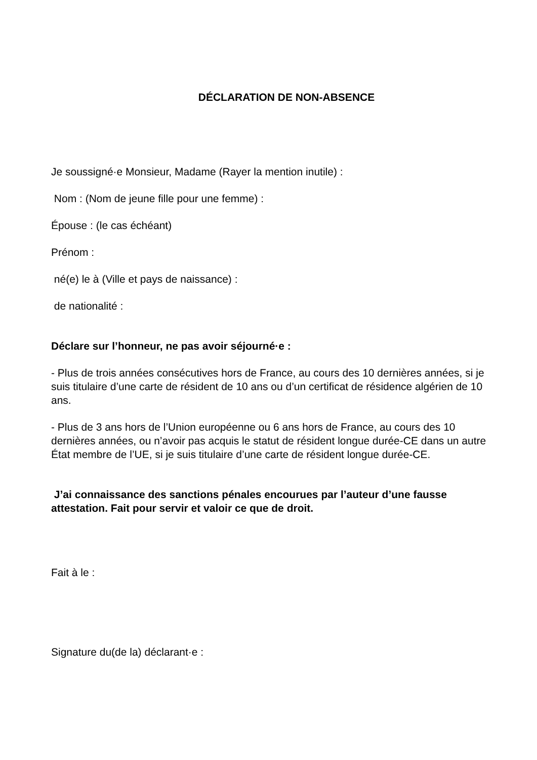DÉCLARATION DE NON-ABSENCE
Je soussigné·e Monsieur, Madame (Rayer la mention inutile) :
Nom : (Nom de jeune fille pour une femme) :
Épouse : (le cas échéant)
Prénom :
né(e) le à (Ville et pays de naissance) :
de nationalité :
Déclare sur l’honneur, ne pas avoir séjourné·e :
- Plus de trois années consécutives hors de France, au cours des 10 dernières années, si je suis titulaire d’une carte de résident de 10 ans ou d’un certificat de résidence algérien de 10 ans.
- Plus de 3 ans hors de l’Union européenne ou 6 ans hors de France, au cours des 10 dernières années, ou n’avoir pas acquis le statut de résident longue durée-CE dans un autre État membre de l’UE, si je suis titulaire d’une carte de résident longue durée-CE.
J’ai connaissance des sanctions pénales encourues par l’auteur d’une fausse attestation. Fait pour servir et valoir ce que de droit.
Fait à le :
Signature du(de la) déclarant·e :